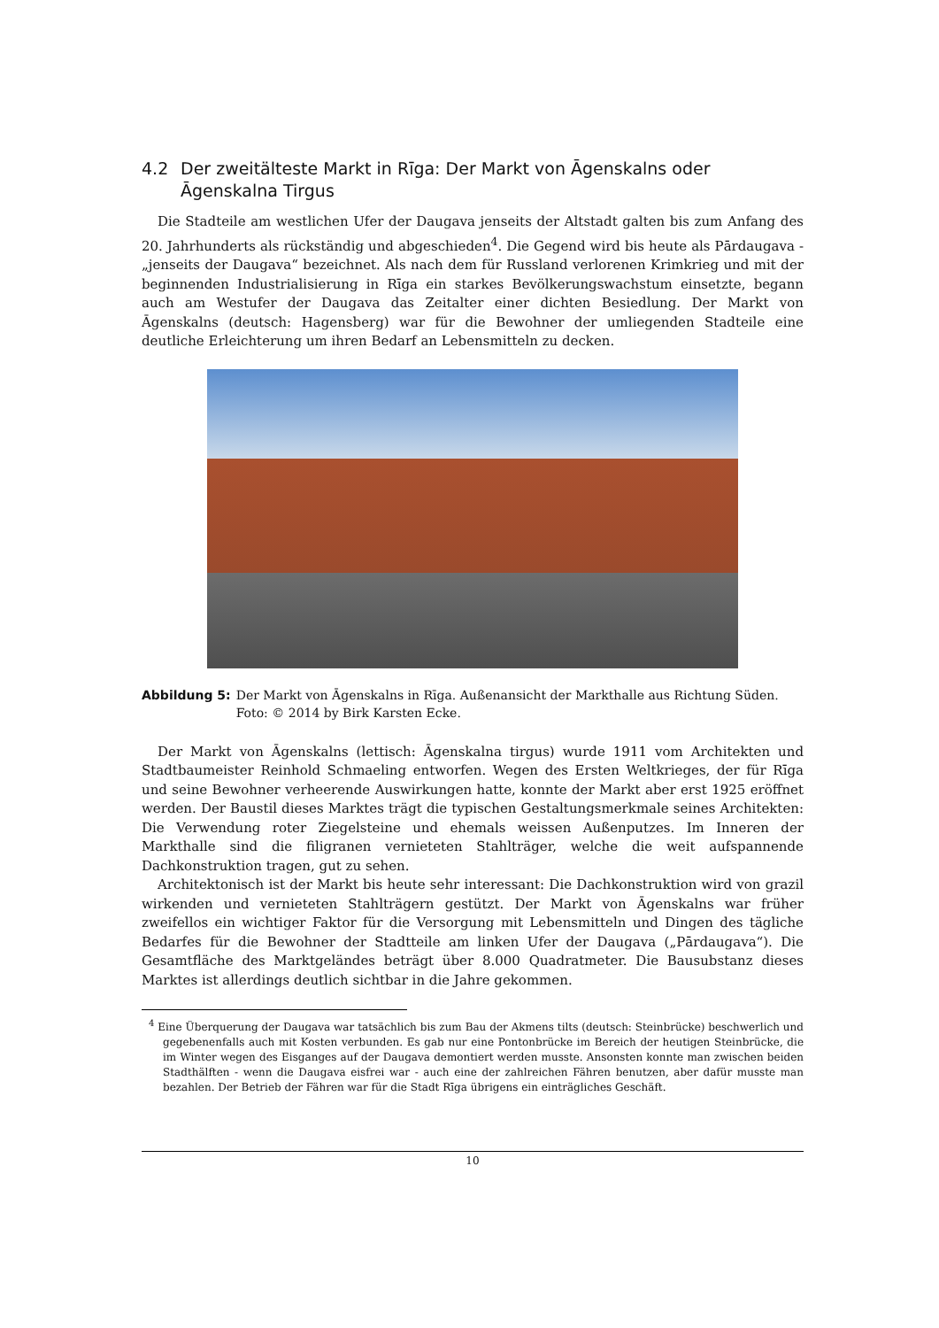4.2 Der zweitälteste Markt in Rīga: Der Markt von Āgenskalns oder Āgenskalna Tirgus
Die Stadteile am westlichen Ufer der Daugava jenseits der Altstadt galten bis zum Anfang des 20. Jahrhunderts als rückständig und abgeschieden<sup>4</sup>. Die Gegend wird bis heute als Pārdaugava - „jenseits der Daugava“ bezeichnet. Als nach dem für Russland verlorenen Krimkrieg und mit der beginnenden Industrialisierung in Rīga ein starkes Bevölkerungswachstum einsetzte, begann auch am Westufer der Daugava das Zeitalter einer dichten Besiedlung. Der Markt von Āgenskalns (deutsch: Hagensberg) war für die Bewohner der umliegenden Stadteile eine deutliche Erleichterung um ihren Bedarf an Lebensmitteln zu decken.
Abbildung 5: Der Markt von Āgenskalns in Rīga. Außenansicht der Markthalle aus Richtung Süden. Foto: © 2014 by Birk Karsten Ecke.
Der Markt von Āgenskalns (lettisch: Āgenskalna tirgus) wurde 1911 vom Architekten und Stadtbaumeister Reinhold Schmaeling entworfen. Wegen des Ersten Weltkrieges, der für Rīga und seine Bewohner verheerende Auswirkungen hatte, konnte der Markt aber erst 1925 eröffnet werden. Der Baustil dieses Marktes trägt die typischen Gestaltungsmerkmale seines Architekten: Die Verwendung roter Ziegelsteine und ehemals weissen Außenputzes. Im Inneren der Markthalle sind die filigranen vernieteten Stahlträger, welche die weit aufspannende Dachkonstruktion tragen, gut zu sehen.
Architektonisch ist der Markt bis heute sehr interessant: Die Dachkonstruktion wird von grazil wirkenden und vernieteten Stahlträgern gestützt. Der Markt von Āgenskalns war früher zweifellos ein wichtiger Faktor für die Versorgung mit Lebensmitteln und Dingen des tägliche Bedarfes für die Bewohner der Stadtteile am linken Ufer der Daugava („Pārdaugava“). Die Gesamtfläche des Marktgeländes beträgt über 8.000 Quadratmeter. Die Bausubstanz dieses Marktes ist allerdings deutlich sichtbar in die Jahre gekommen.
<sup>4</sup> Eine Überquerung der Daugava war tatsächlich bis zum Bau der Akmens tilts (deutsch: Steinbrücke) beschwerlich und gegebenenfalls auch mit Kosten verbunden. Es gab nur eine Pontonbrücke im Bereich der heutigen Steinbrücke, die im Winter wegen des Eisganges auf der Daugava demontiert werden musste. Ansonsten konnte man zwischen beiden Stadthälften - wenn die Daugava eisfrei war - auch eine der zahlreichen Fähren benutzen, aber dafür musste man bezahlen. Der Betrieb der Fähren war für die Stadt Rīga übrigens ein einträgliches Geschäft.
10